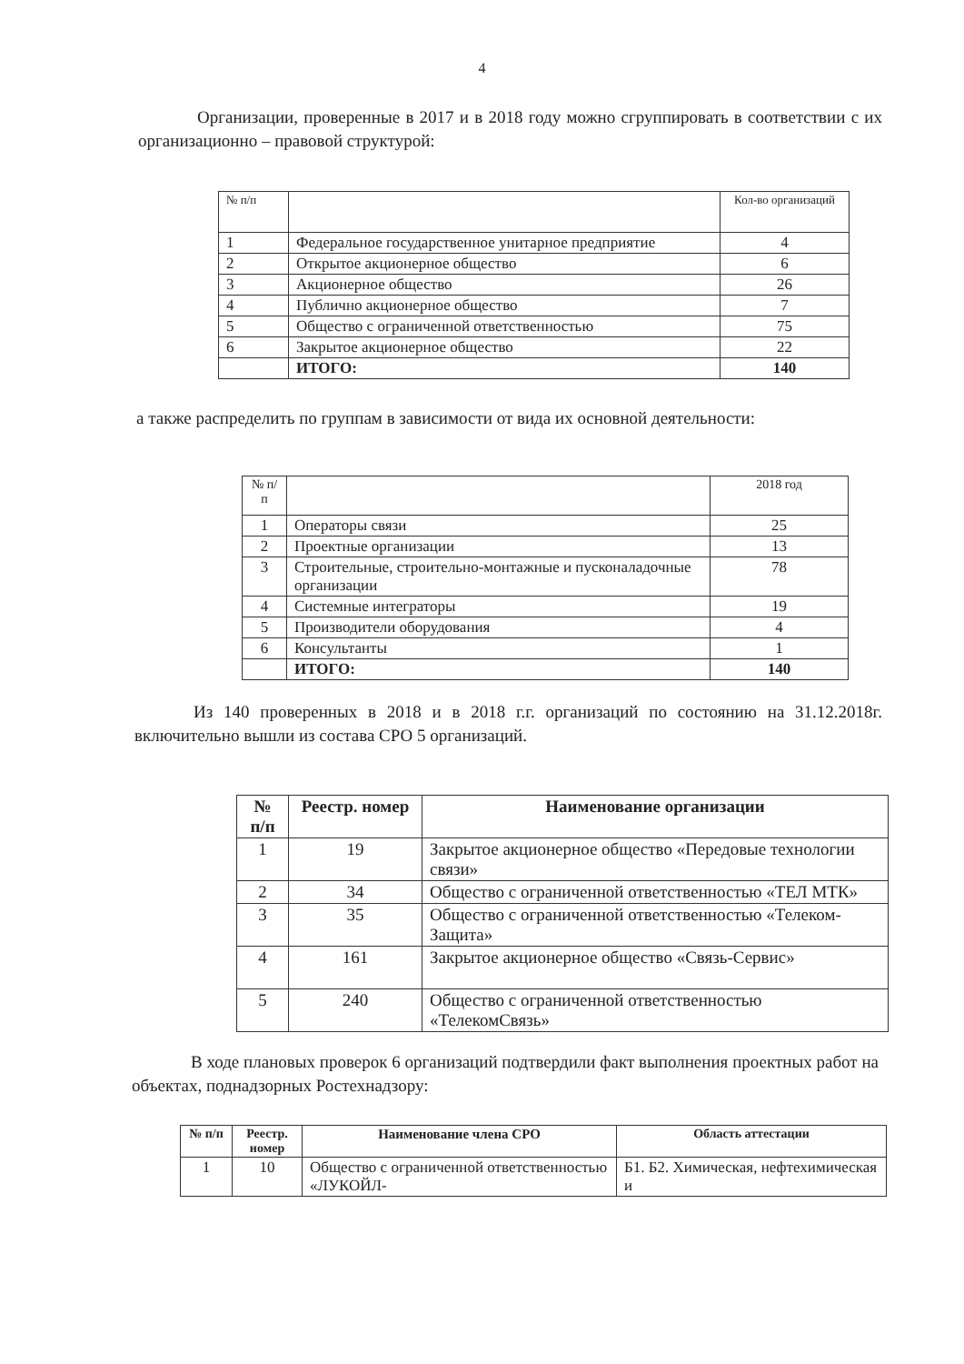4
Организации, проверенные в 2017 и в 2018 году можно сгруппировать в соответствии с их организационно – правовой структурой:
| № п/п | | Кол-во организаций |
| 1 | Федеральное государственное унитарное предприятие | 4 |
| 2 | Открытое акционерное общество | 6 |
| 3 | Акционерное общество | 26 |
| 4 | Публично акционерное общество | 7 |
| 5 | Общество с ограниченной ответственностью | 75 |
| 6 | Закрытое акционерное общество | 22 |
| | ИТОГО: | 140 |
а также распределить по группам в зависимости от вида их основной деятельности:
| № п/п | | 2018 год |
| 1 | Операторы связи | 25 |
| 2 | Проектные организации | 13 |
| 3 | Строительные, строительно-монтажные и пусконаладочные организации | 78 |
| 4 | Системные интеграторы | 19 |
| 5 | Производители оборудования | 4 |
| 6 | Консультанты | 1 |
| | ИТОГО: | 140 |
Из 140 проверенных в 2018 и в 2018 г.г. организаций по состоянию на 31.12.2018г. включительно вышли из состава СРО 5 организаций.
| № п/п | Реестр. номер | Наименование организации |
| --- | --- | --- |
| 1 | 19 | Закрытое акционерное общество «Передовые технологии связи» |
| 2 | 34 | Общество с ограниченной ответственностью «ТЕЛ МТК» |
| 3 | 35 | Общество с ограниченной ответственностью «Телеком-Защита» |
| 4 | 161 | Закрытое акционерное общество «Связь-Сервис» |
| 5 | 240 | Общество с ограниченной ответственностью «ТелекомСвязь» |
В ходе плановых проверок 6 организаций подтвердили факт выполнения проектных работ на объектах, поднадзорных Ростехнадзору:
| № п/п | Реестр. номер | Наименование члена СРО | Область аттестации |
| --- | --- | --- | --- |
| 1 | 10 | Общество с ограниченной ответственностью «ЛУКОЙЛ- | Б1. Б2. Химическая, нефтехимическая и |